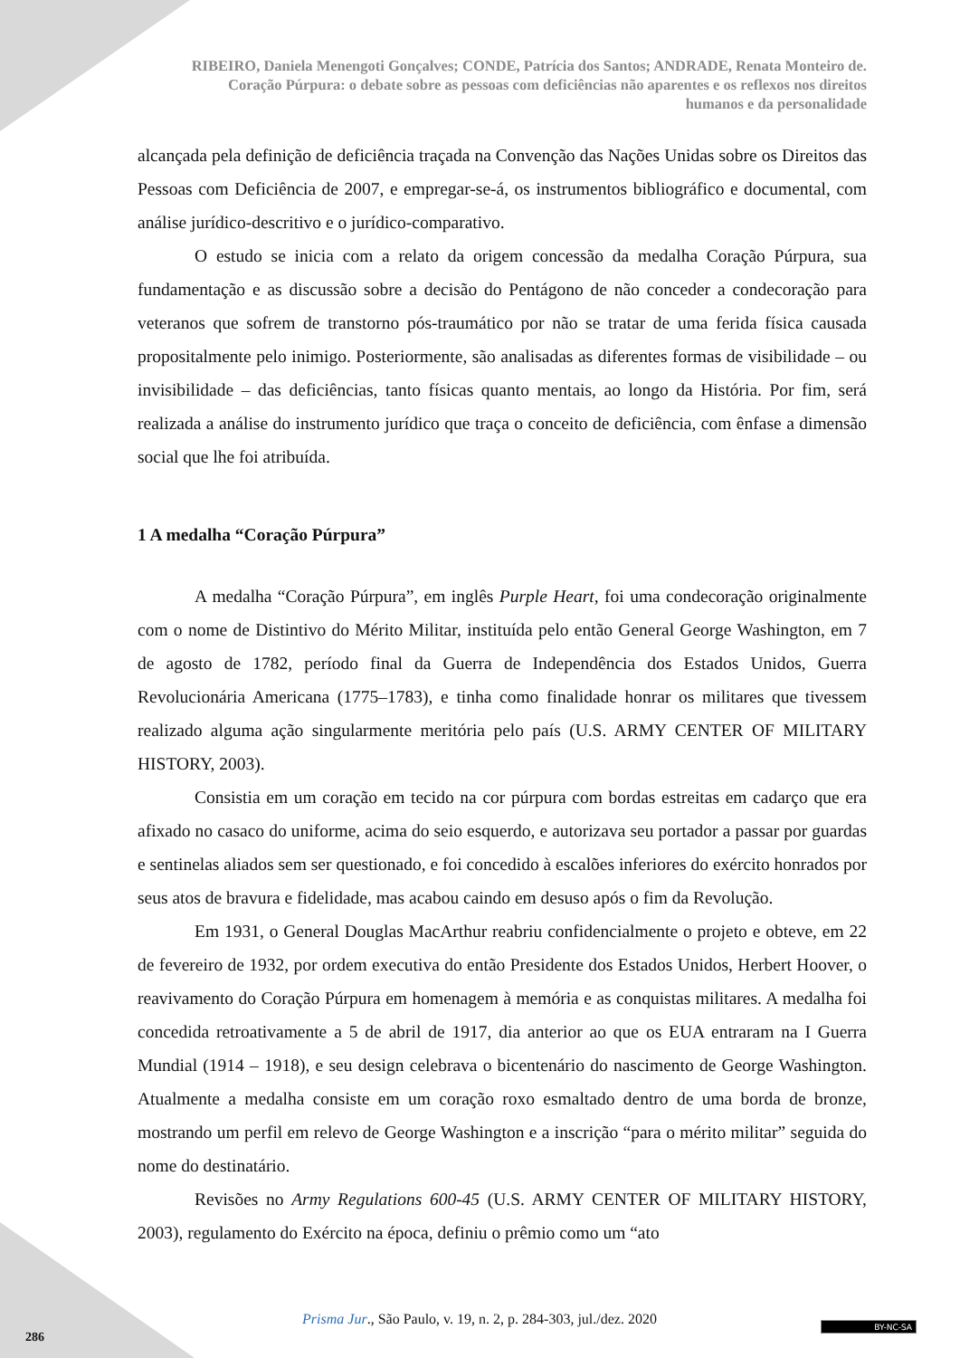RIBEIRO, Daniela Menengoti Gonçalves; CONDE, Patrícia dos Santos; ANDRADE, Renata Monteiro de.
Coração Púrpura: o debate sobre as pessoas com deficiências não aparentes e os reflexos nos direitos
humanos e da personalidade
alcançada pela definição de deficiência traçada na Convenção das Nações Unidas sobre os Direitos das Pessoas com Deficiência de 2007, e empregar-se-á, os instrumentos bibliográfico e documental, com análise jurídico-descritivo e o jurídico-comparativo.
O estudo se inicia com a relato da origem concessão da medalha Coração Púrpura, sua fundamentação e as discussão sobre a decisão do Pentágono de não conceder a condecoração para veteranos que sofrem de transtorno pós-traumático por não se tratar de uma ferida física causada propositalmente pelo inimigo. Posteriormente, são analisadas as diferentes formas de visibilidade – ou invisibilidade – das deficiências, tanto físicas quanto mentais, ao longo da História. Por fim, será realizada a análise do instrumento jurídico que traça o conceito de deficiência, com ênfase a dimensão social que lhe foi atribuída.
1 A medalha “Coração Púrpura”
A medalha “Coração Púrpura”, em inglês Purple Heart, foi uma condecoração originalmente com o nome de Distintivo do Mérito Militar, instituída pelo então General George Washington, em 7 de agosto de 1782, período final da Guerra de Independência dos Estados Unidos, Guerra Revolucionária Americana (1775–1783), e tinha como finalidade honrar os militares que tivessem realizado alguma ação singularmente meritória pelo país (U.S. ARMY CENTER OF MILITARY HISTORY, 2003).
Consistia em um coração em tecido na cor púrpura com bordas estreitas em cadarço que era afixado no casaco do uniforme, acima do seio esquerdo, e autorizava seu portador a passar por guardas e sentinelas aliados sem ser questionado, e foi concedido à escalões inferiores do exército honrados por seus atos de bravura e fidelidade, mas acabou caindo em desuso após o fim da Revolução.
Em 1931, o General Douglas MacArthur reabriu confidencialmente o projeto e obteve, em 22 de fevereiro de 1932, por ordem executiva do então Presidente dos Estados Unidos, Herbert Hoover, o reavivamento do Coração Púrpura em homenagem à memória e as conquistas militares. A medalha foi concedida retroativamente a 5 de abril de 1917, dia anterior ao que os EUA entraram na I Guerra Mundial (1914 – 1918), e seu design celebrava o bicentenário do nascimento de George Washington. Atualmente a medalha consiste em um coração roxo esmaltado dentro de uma borda de bronze, mostrando um perfil em relevo de George Washington e a inscrição “para o mérito militar” seguida do nome do destinatário.
Revisões no Army Regulations 600-45 (U.S. ARMY CENTER OF MILITARY HISTORY, 2003), regulamento do Exército na época, definiu o prêmio como um “ato
Prisma Jur., São Paulo, v. 19, n. 2, p. 284-303, jul./dez. 2020
286
BY-NC-SA